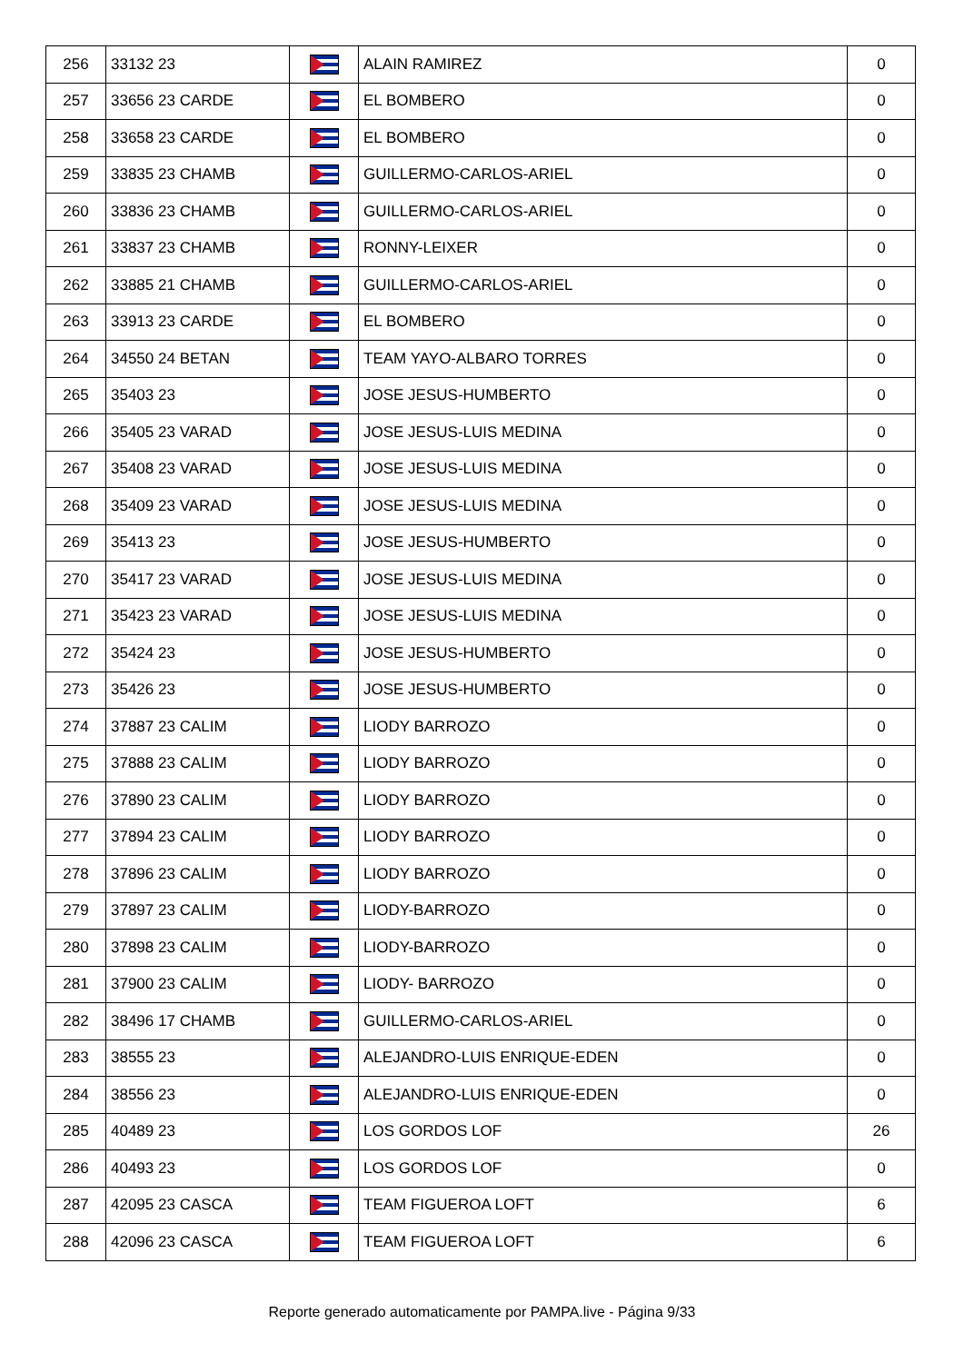| 256 | 33132 23 | | ALAIN RAMIREZ | 0 |
| 257 | 33656 23 CARDE | | EL BOMBERO | 0 |
| 258 | 33658 23 CARDE | | EL BOMBERO | 0 |
| 259 | 33835 23 CHAMB | | GUILLERMO-CARLOS-ARIEL | 0 |
| 260 | 33836 23 CHAMB | | GUILLERMO-CARLOS-ARIEL | 0 |
| 261 | 33837 23 CHAMB | | RONNY-LEIXER | 0 |
| 262 | 33885 21 CHAMB | | GUILLERMO-CARLOS-ARIEL | 0 |
| 263 | 33913 23 CARDE | | EL BOMBERO | 0 |
| 264 | 34550 24 BETAN | | TEAM YAYO-ALBARO TORRES | 0 |
| 265 | 35403 23 | | JOSE JESUS-HUMBERTO | 0 |
| 266 | 35405 23 VARAD | | JOSE JESUS-LUIS MEDINA | 0 |
| 267 | 35408 23 VARAD | | JOSE JESUS-LUIS MEDINA | 0 |
| 268 | 35409 23 VARAD | | JOSE JESUS-LUIS MEDINA | 0 |
| 269 | 35413 23 | | JOSE JESUS-HUMBERTO | 0 |
| 270 | 35417 23 VARAD | | JOSE JESUS-LUIS MEDINA | 0 |
| 271 | 35423 23 VARAD | | JOSE JESUS-LUIS MEDINA | 0 |
| 272 | 35424 23 | | JOSE JESUS-HUMBERTO | 0 |
| 273 | 35426 23 | | JOSE JESUS-HUMBERTO | 0 |
| 274 | 37887 23 CALIM | | LIODY BARROZO | 0 |
| 275 | 37888 23 CALIM | | LIODY BARROZO | 0 |
| 276 | 37890 23 CALIM | | LIODY BARROZO | 0 |
| 277 | 37894 23 CALIM | | LIODY BARROZO | 0 |
| 278 | 37896 23 CALIM | | LIODY BARROZO | 0 |
| 279 | 37897 23 CALIM | | LIODY-BARROZO | 0 |
| 280 | 37898 23 CALIM | | LIODY-BARROZO | 0 |
| 281 | 37900 23 CALIM | | LIODY- BARROZO | 0 |
| 282 | 38496 17 CHAMB | | GUILLERMO-CARLOS-ARIEL | 0 |
| 283 | 38555 23 | | ALEJANDRO-LUIS ENRIQUE-EDEN | 0 |
| 284 | 38556 23 | | ALEJANDRO-LUIS ENRIQUE-EDEN | 0 |
| 285 | 40489 23 | | LOS GORDOS LOF | 26 |
| 286 | 40493 23 | | LOS GORDOS LOF | 0 |
| 287 | 42095 23 CASCA | | TEAM FIGUEROA LOFT | 6 |
| 288 | 42096 23 CASCA | | TEAM FIGUEROA LOFT | 6 |
Reporte generado automaticamente por PAMPA.live - Página 9/33